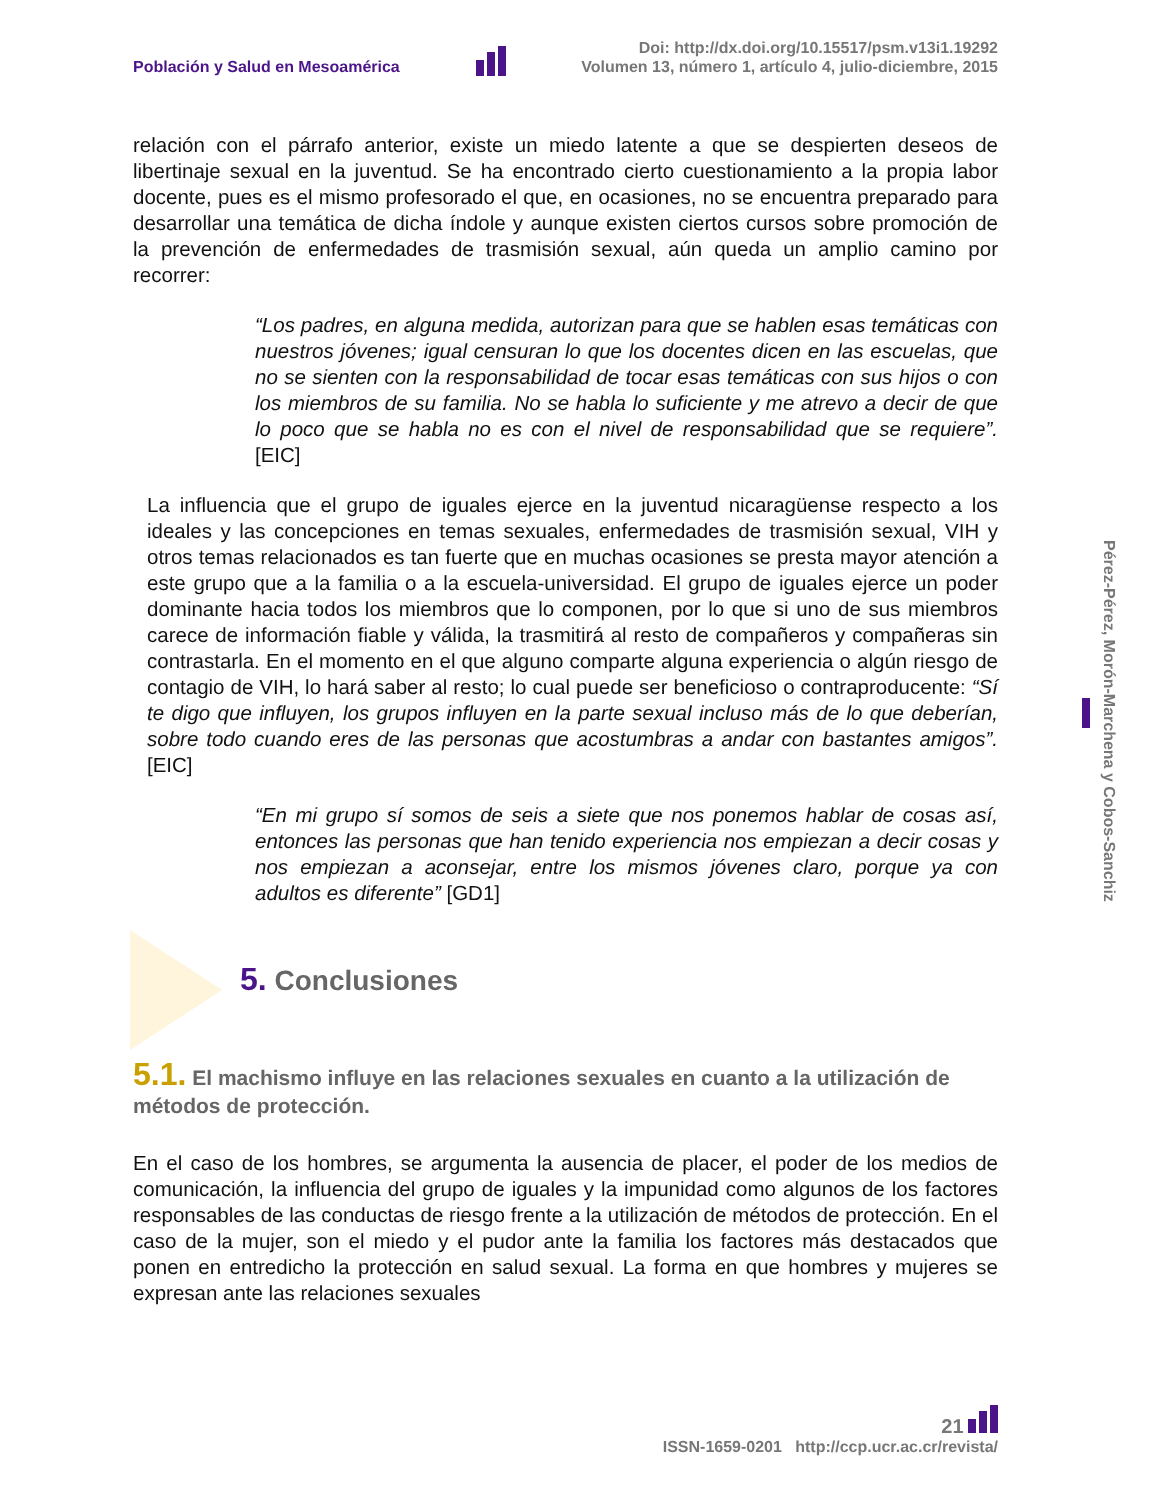Población y Salud en Mesoamérica
Doi: http://dx.doi.org/10.15517/psm.v13i1.19292
Volumen 13, número 1, artículo 4, julio-diciembre, 2015
relación con el párrafo anterior, existe un miedo latente a que se despierten deseos de libertinaje sexual en la juventud. Se ha encontrado cierto cuestionamiento a la propia labor docente, pues es el mismo profesorado el que, en ocasiones, no se encuentra preparado para desarrollar una temática de dicha índole y aunque existen ciertos cursos sobre promoción de la prevención de enfermedades de trasmisión sexual, aún queda un amplio camino por recorrer:
“Los padres, en alguna medida, autorizan para que se hablen esas temáticas con nuestros jóvenes; igual censuran lo que los docentes dicen en las escuelas, que no se sienten con la responsabilidad de tocar esas temáticas con sus hijos o con los miembros de su familia. No se habla lo suficiente y me atrevo a decir de que lo poco que se habla no es con el nivel de responsabilidad que se requiere”. [EIC]
La influencia que el grupo de iguales ejerce en la juventud nicaragüense respecto a los ideales y las concepciones en temas sexuales, enfermedades de trasmisión sexual, VIH y otros temas relacionados es tan fuerte que en muchas ocasiones se presta mayor atención a este grupo que a la familia o a la escuela-universidad. El grupo de iguales ejerce un poder dominante hacia todos los miembros que lo componen, por lo que si uno de sus miembros carece de información fiable y válida, la trasmitirá al resto de compañeros y compañeras sin contrastarla. En el momento en el que alguno comparte alguna experiencia o algún riesgo de contagio de VIH, lo hará saber al resto; lo cual puede ser beneficioso o contraproducente: “Sí te digo que influyen, los grupos influyen en la parte sexual incluso más de lo que deberían, sobre todo cuando eres de las personas que acostumbras a andar con bastantes amigos”. [EIC]
“En mi grupo sí somos de seis a siete que nos ponemos hablar de cosas así, entonces las personas que han tenido experiencia nos empiezan a decir cosas y nos empiezan a aconsejar, entre los mismos jóvenes claro, porque ya con adultos es diferente” [GD1]
5. Conclusiones
5.1. El machismo influye en las relaciones sexuales en cuanto a la utilización de métodos de protección.
En el caso de los hombres, se argumenta la ausencia de placer, el poder de los medios de comunicación, la influencia del grupo de iguales y la impunidad como algunos de los factores responsables de las conductas de riesgo frente a la utilización de métodos de protección. En el caso de la mujer, son el miedo y el pudor ante la familia los factores más destacados que ponen en entredicho la protección en salud sexual. La forma en que hombres y mujeres se expresan ante las relaciones sexuales
Pérez-Pérez, Morón-Marchena y Cobos-Sanchiz
21
ISSN-1659-0201 http://ccp.ucr.ac.cr/revista/